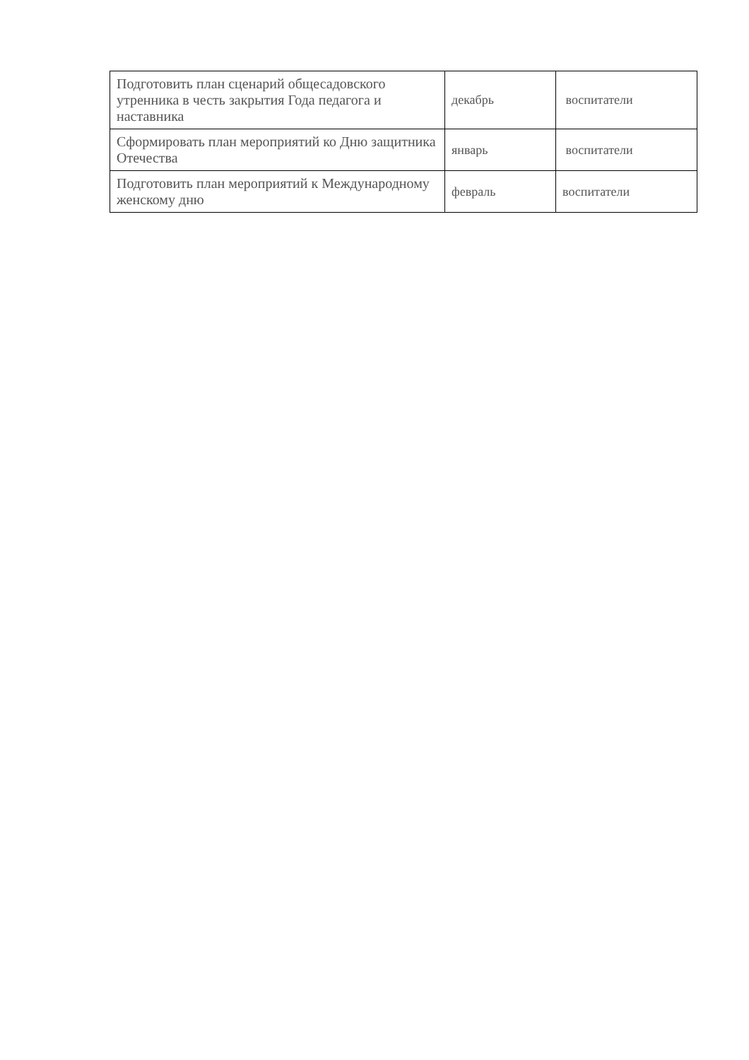| Подготовить план сценарий общесадовского утренника в честь закрытия Года педагога и наставника | декабрь | воспитатели |
| Сформировать план мероприятий ко Дню защитника Отечества | январь | воспитатели |
| Подготовить план мероприятий к Международному женскому дню | февраль | воспитатели |